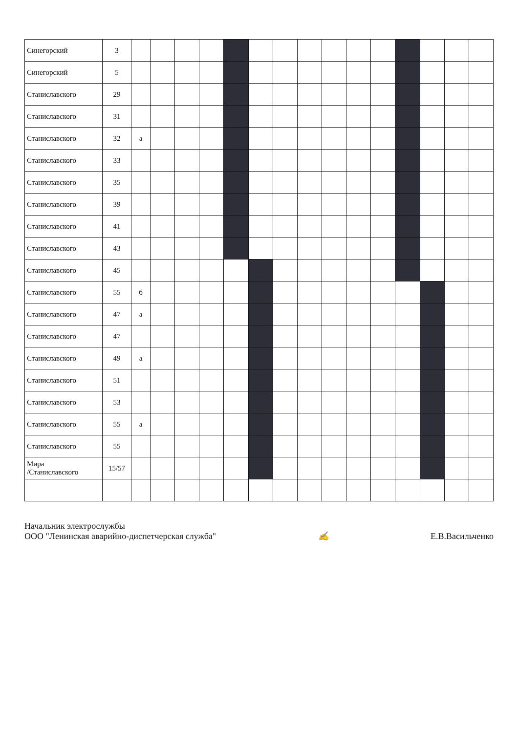| Синегорский | 3 | | | | | | | | | | | | | | | |
| Синегорский | 5 | | | | | | | | | | | | | | | |
| Станиславского | 29 | | | | | | | | | | | | | | | |
| Станиславского | 31 | | | | | | | | | | | | | | | |
| Станиславского | 32 | а | | | | | | | | | | | | | | |
| Станиславского | 33 | | | | | | | | | | | | | | | |
| Станиславского | 35 | | | | | | | | | | | | | | | |
| Станиславского | 39 | | | | | | | | | | | | | | | |
| Станиславского | 41 | | | | | | | | | | | | | | | |
| Станиславского | 43 | | | | | | | | | | | | | | | |
| Станиславского | 45 | | | | | | | | | | | | | | | |
| Станиславского | 55 | б | | | | | | | | | | | | | | |
| Станиславского | 47 | а | | | | | | | | | | | | | | |
| Станиславского | 47 | | | | | | | | | | | | | | | |
| Станиславского | 49 | а | | | | | | | | | | | | | | |
| Станиславского | 51 | | | | | | | | | | | | | | | |
| Станиславского | 53 | | | | | | | | | | | | | | | |
| Станиславского | 55 | а | | | | | | | | | | | | | | |
| Станиславского | 55 | | | | | | | | | | | | | | | |
| Мира /Станиславского | 15/57 | | | | | | | | | | | | | | | |
Начальник электрослужбы
ООО "Ленинская аварийно-диспетчерская служба"
✍
Е.В.Васильченко